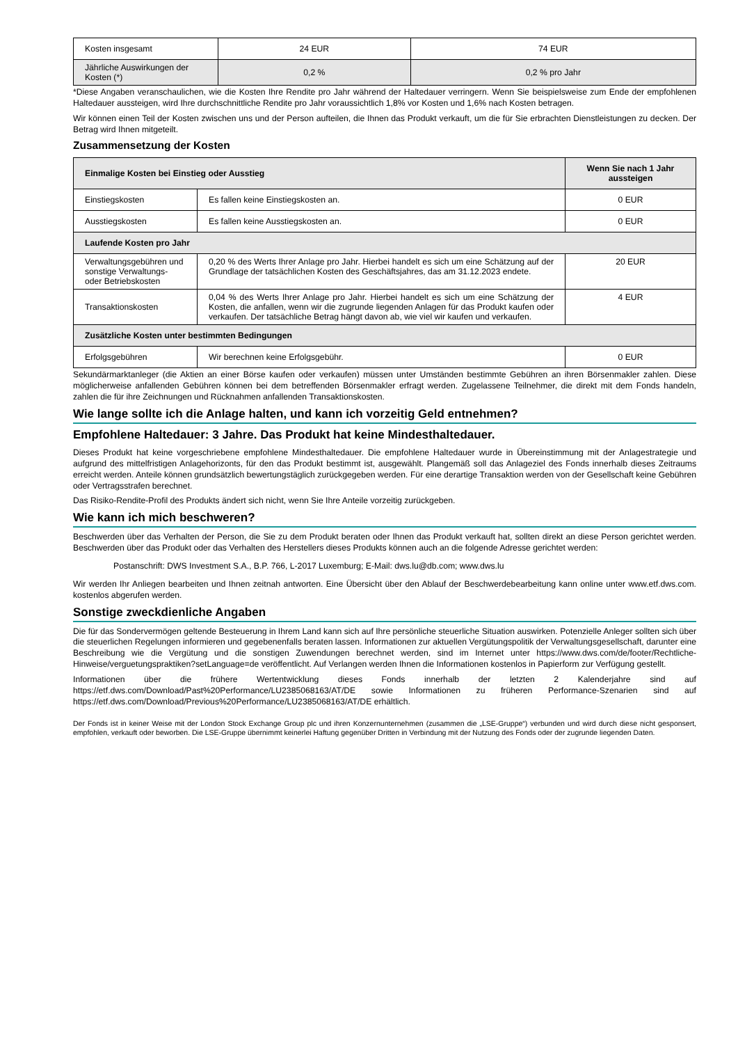| Kosten insgesamt | 24 EUR | 74 EUR |
| Jährliche Auswirkungen der Kosten (*) | 0,2 % | 0,2 % pro Jahr |
*Diese Angaben veranschaulichen, wie die Kosten Ihre Rendite pro Jahr während der Haltedauer verringern. Wenn Sie beispielsweise zum Ende der empfohlenen Haltedauer aussteigen, wird Ihre durchschnittliche Rendite pro Jahr voraussichtlich 1,8% vor Kosten und 1,6% nach Kosten betragen.
Wir können einen Teil der Kosten zwischen uns und der Person aufteilen, die Ihnen das Produkt verkauft, um die für Sie erbrachten Dienstleistungen zu decken. Der Betrag wird Ihnen mitgeteilt.
Zusammensetzung der Kosten
| Einmalige Kosten bei Einstieg oder Ausstieg | | Wenn Sie nach 1 Jahr aussteigen |
| --- | --- | --- |
| Einstiegskosten | Es fallen keine Einstiegskosten an. | 0 EUR |
| Ausstiegskosten | Es fallen keine Ausstiegskosten an. | 0 EUR |
| Laufende Kosten pro Jahr | | |
| Verwaltungsgebühren und sonstige Verwaltungs- oder Betriebskosten | 0,20 % des Werts Ihrer Anlage pro Jahr. Hierbei handelt es sich um eine Schätzung auf der Grundlage der tatsächlichen Kosten des Geschäftsjahres, das am 31.12.2023 endete. | 20 EUR |
| Transaktionskosten | 0,04 % des Werts Ihrer Anlage pro Jahr. Hierbei handelt es sich um eine Schätzung der Kosten, die anfallen, wenn wir die zugrunde liegenden Anlagen für das Produkt kaufen oder verkaufen. Der tatsächliche Betrag hängt davon ab, wie viel wir kaufen und verkaufen. | 4 EUR |
| Zusätzliche Kosten unter bestimmten Bedingungen | | |
| Erfolgsgebühren | Wir berechnen keine Erfolgsgebühr. | 0 EUR |
Sekundärmarktanleger (die Aktien an einer Börse kaufen oder verkaufen) müssen unter Umständen bestimmte Gebühren an ihren Börsenmakler zahlen. Diese möglicherweise anfallenden Gebühren können bei dem betreffenden Börsenmakler erfragt werden. Zugelassene Teilnehmer, die direkt mit dem Fonds handeln, zahlen die für ihre Zeichnungen und Rücknahmen anfallenden Transaktionskosten.
Wie lange sollte ich die Anlage halten, und kann ich vorzeitig Geld entnehmen?
Empfohlene Haltedauer: 3 Jahre. Das Produkt hat keine Mindesthaltedauer.
Dieses Produkt hat keine vorgeschriebene empfohlene Mindesthaltedauer. Die empfohlene Haltedauer wurde in Übereinstimmung mit der Anlagestrategie und aufgrund des mittelfristigen Anlagehorizonts, für den das Produkt bestimmt ist, ausgewählt. Plangemäß soll das Anlageziel des Fonds innerhalb dieses Zeitraums erreicht werden. Anteile können grundsätzlich bewertungstäglich zurückgegeben werden. Für eine derartige Transaktion werden von der Gesellschaft keine Gebühren oder Vertragsstrafen berechnet.
Das Risiko-Rendite-Profil des Produkts ändert sich nicht, wenn Sie Ihre Anteile vorzeitig zurückgeben.
Wie kann ich mich beschweren?
Beschwerden über das Verhalten der Person, die Sie zu dem Produkt beraten oder Ihnen das Produkt verkauft hat, sollten direkt an diese Person gerichtet werden. Beschwerden über das Produkt oder das Verhalten des Herstellers dieses Produkts können auch an die folgende Adresse gerichtet werden:
Postanschrift: DWS Investment S.A., B.P. 766, L-2017 Luxemburg; E-Mail: dws.lu@db.com; www.dws.lu
Wir werden Ihr Anliegen bearbeiten und Ihnen zeitnah antworten. Eine Übersicht über den Ablauf der Beschwerdebearbeitung kann online unter www.etf.dws.com. kostenlos abgerufen werden.
Sonstige zweckdienliche Angaben
Die für das Sondervermögen geltende Besteuerung in Ihrem Land kann sich auf Ihre persönliche steuerliche Situation auswirken. Potenzielle Anleger sollten sich über die steuerlichen Regelungen informieren und gegebenenfalls beraten lassen. Informationen zur aktuellen Vergütungspolitik der Verwaltungsgesellschaft, darunter eine Beschreibung wie die Vergütung und die sonstigen Zuwendungen berechnet werden, sind im Internet unter https://www.dws.com/de/footer/Rechtliche-Hinweise/verguetungspraktiken?setLanguage=de veröffentlicht. Auf Verlangen werden Ihnen die Informationen kostenlos in Papierform zur Verfügung gestellt.
Informationen über die frühere Wertentwicklung dieses Fonds innerhalb der letzten 2 Kalenderjahre sind auf https://etf.dws.com/Download/Past%20Performance/LU2385068163/AT/DE sowie Informationen zu früheren Performance-Szenarien sind auf https://etf.dws.com/Download/Previous%20Performance/LU2385068163/AT/DE erhältlich.
Der Fonds ist in keiner Weise mit der London Stock Exchange Group plc und ihren Konzernunternehmen (zusammen die „LSE-Gruppe“) verbunden und wird durch diese nicht gesponsert, empfohlen, verkauft oder beworben. Die LSE-Gruppe übernimmt keinerlei Haftung gegenüber Dritten in Verbindung mit der Nutzung des Fonds oder der zugrunde liegenden Daten.